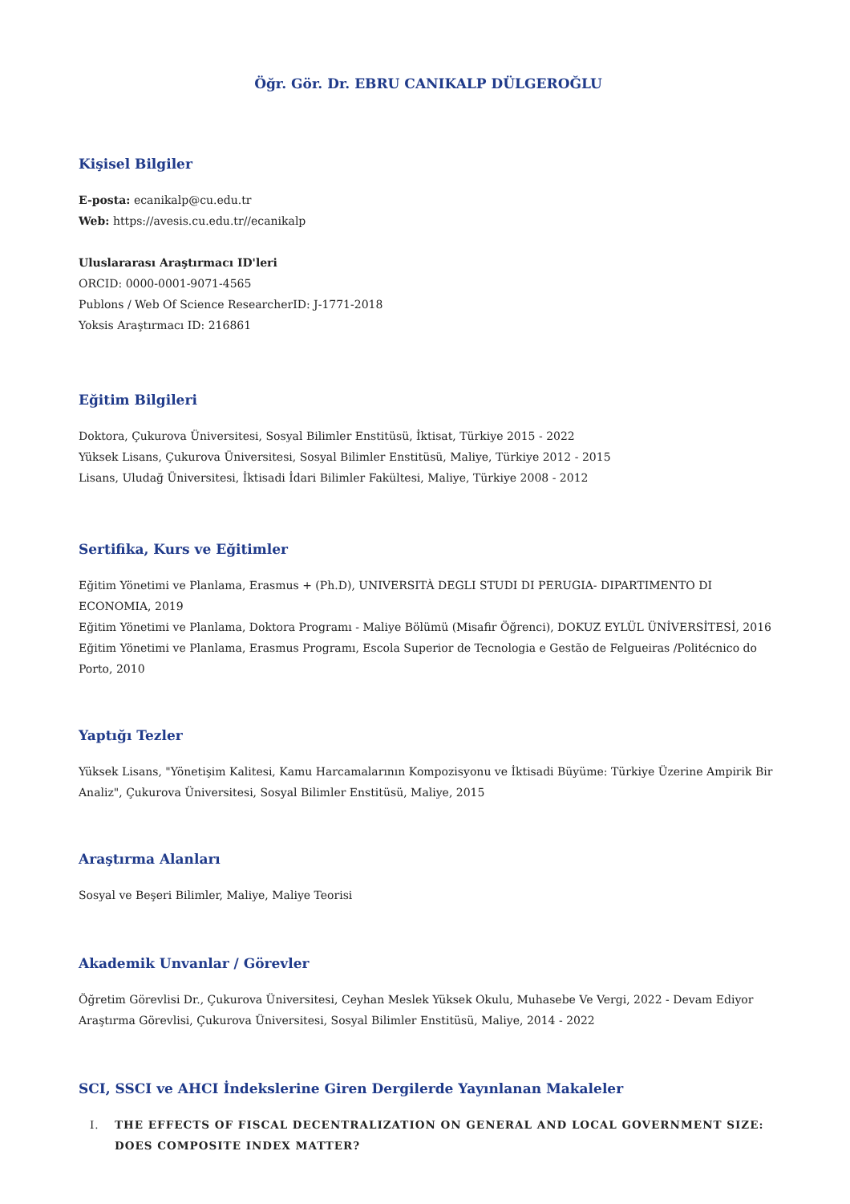Öğr. Gör. Dr. EBRU CANIKALP DÜLGEROĞLU
Kişisel Bilgiler
E-posta: ecanikalp@cu.edu.tr
Web: https://avesis.cu.edu.tr//ecanikalp
Uluslararası Araştırmacı ID'leri
ORCID: 0000-0001-9071-4565
Publons / Web Of Science ResearcherID: J-1771-2018
Yoksis Araştırmacı ID: 216861
Eğitim Bilgileri
Doktora, Çukurova Üniversitesi, Sosyal Bilimler Enstitüsü, İktisat, Türkiye 2015 - 2022
Yüksek Lisans, Çukurova Üniversitesi, Sosyal Bilimler Enstitüsü, Maliye, Türkiye 2012 - 2015
Lisans, Uludağ Üniversitesi, İktisadi İdari Bilimler Fakültesi, Maliye, Türkiye 2008 - 2012
Sertifika, Kurs ve Eğitimler
Eğitim Yönetimi ve Planlama, Erasmus + (Ph.D), UNIVERSITÀ DEGLI STUDI DI PERUGIA- DIPARTIMENTO DI ECONOMIA, 2019
Eğitim Yönetimi ve Planlama, Doktora Programı - Maliye Bölümü (Misafir Öğrenci), DOKUZ EYLÜL ÜNİVERSİTESİ, 2016
Eğitim Yönetimi ve Planlama, Erasmus Programı, Escola Superior de Tecnologia e Gestão de Felgueiras /Politécnico do Porto, 2010
Yaptığı Tezler
Yüksek Lisans, "Yönetişim Kalitesi, Kamu Harcamalarının Kompozisyonu ve İktisadi Büyüme: Türkiye Üzerine Ampirik Bir Analiz", Çukurova Üniversitesi, Sosyal Bilimler Enstitüsü, Maliye, 2015
Araştırma Alanları
Sosyal ve Beşeri Bilimler, Maliye, Maliye Teorisi
Akademik Unvanlar / Görevler
Öğretim Görevlisi Dr., Çukurova Üniversitesi, Ceyhan Meslek Yüksek Okulu, Muhasebe Ve Vergi, 2022 - Devam Ediyor
Araştırma Görevlisi, Çukurova Üniversitesi, Sosyal Bilimler Enstitüsü, Maliye, 2014 - 2022
SCI, SSCI ve AHCI İndekslerine Giren Dergilerde Yayınlanan Makaleler
I. THE EFFECTS OF FISCAL DECENTRALIZATION ON GENERAL AND LOCAL GOVERNMENT SIZE: DOES COMPOSITE INDEX MATTER?